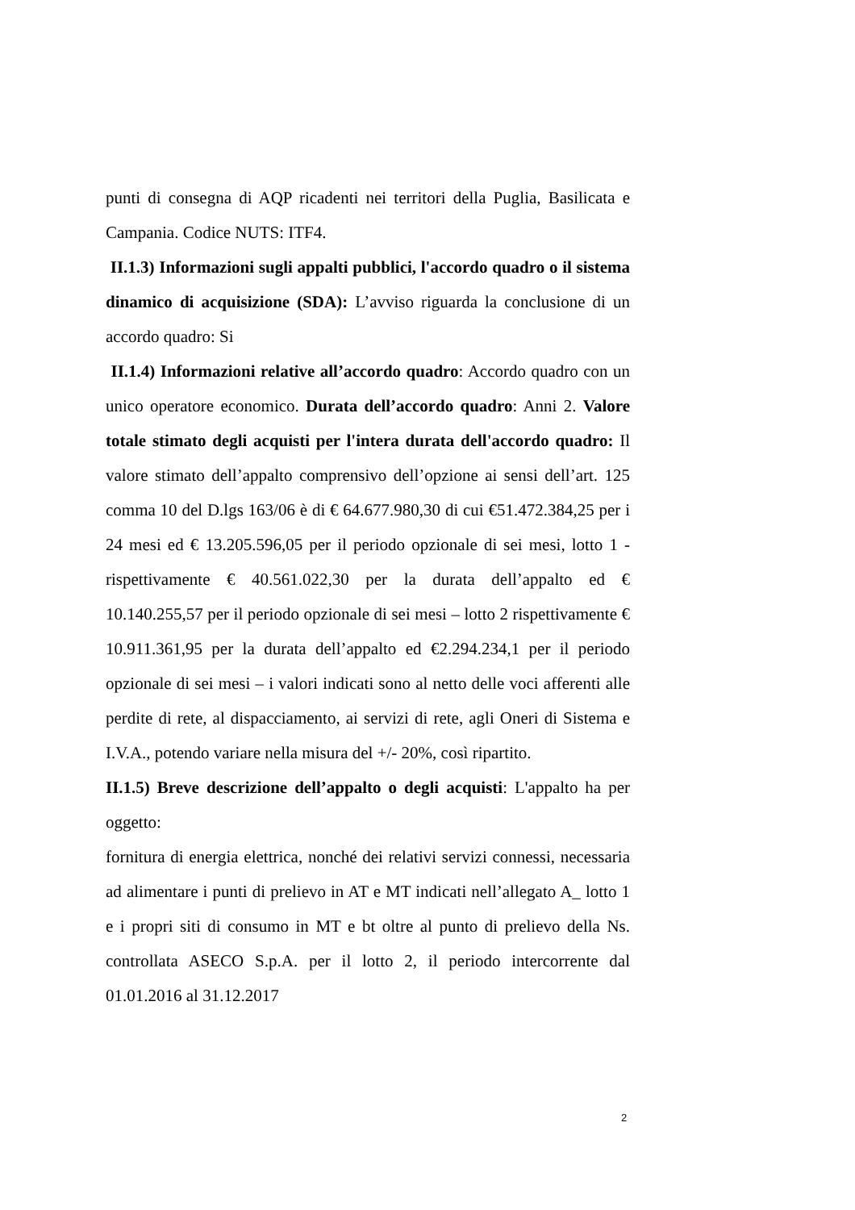punti di consegna di AQP ricadenti nei territori della Puglia, Basilicata e Campania. Codice NUTS: ITF4.
II.1.3) Informazioni sugli appalti pubblici, l'accordo quadro o il sistema dinamico di acquisizione (SDA): L’avviso riguarda la conclusione di un accordo quadro: Si
II.1.4) Informazioni relative all’accordo quadro: Accordo quadro con un unico operatore economico. Durata dell’accordo quadro: Anni 2. Valore totale stimato degli acquisti per l'intera durata dell'accordo quadro: Il valore stimato dell’appalto comprensivo dell’opzione ai sensi dell’art. 125 comma 10 del D.lgs 163/06 è di € 64.677.980,30 di cui €51.472.384,25 per i 24 mesi ed € 13.205.596,05 per il periodo opzionale di sei mesi, lotto 1 - rispettivamente € 40.561.022,30 per la durata dell’appalto ed € 10.140.255,57 per il periodo opzionale di sei mesi – lotto 2 rispettivamente € 10.911.361,95 per la durata dell’appalto ed €2.294.234,1 per il periodo opzionale di sei mesi – i valori indicati sono al netto delle voci afferenti alle perdite di rete, al dispacciamento, ai servizi di rete, agli Oneri di Sistema e I.V.A., potendo variare nella misura del +/- 20%, così ripartito.
II.1.5) Breve descrizione dell’appalto o degli acquisti: L'appalto ha per oggetto:
fornitura di energia elettrica, nonché dei relativi servizi connessi, necessaria ad alimentare i punti di prelievo in AT e MT indicati nell’allegato A_ lotto 1 e i propri siti di consumo in MT e bt oltre al punto di prelievo della Ns. controllata ASECO S.p.A. per il lotto 2, il periodo intercorrente dal 01.01.2016 al 31.12.2017
2